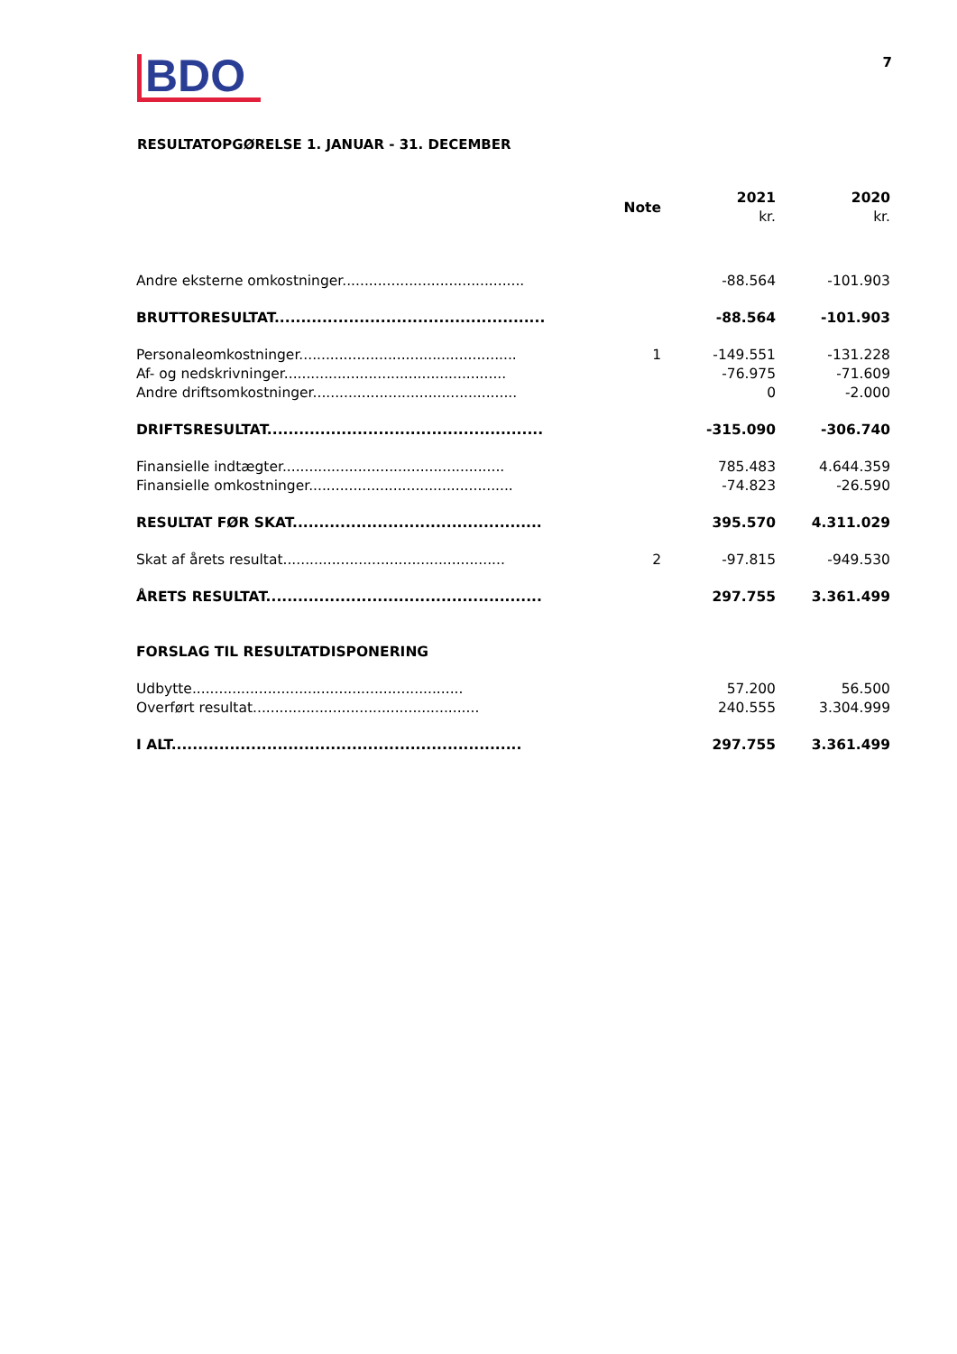BDO
7
RESULTATOPGØRELSE 1. JANUAR - 31. DECEMBER
| | Note | 2021 kr. | 2020 kr. |
| --- | --- | --- | --- |
| Andre eksterne omkostninger......................................... | | -88.564 | -101.903 |
| BRUTTORESULTAT................................................... | | -88.564 | -101.903 |
| Personaleomkostninger................................................. | 1 | -149.551 | -131.228 |
| Af- og nedskrivninger.................................................. | | -76.975 | -71.609 |
| Andre driftsomkostninger.............................................. | | 0 | -2.000 |
| DRIFTSRESULTAT.................................................... | | -315.090 | -306.740 |
| Finansielle indtægter.................................................. | | 785.483 | 4.644.359 |
| Finansielle omkostninger.............................................. | | -74.823 | -26.590 |
| RESULTAT FØR SKAT............................................... | | 395.570 | 4.311.029 |
| Skat af årets resultat.................................................. | 2 | -97.815 | -949.530 |
| ÅRETS RESULTAT.................................................... | | 297.755 | 3.361.499 |
| FORSLAG TIL RESULTATDISPONERING | | | |
| Udbytte............................................................. | | 57.200 | 56.500 |
| Overført resultat................................................... | | 240.555 | 3.304.999 |
| I ALT.................................................................. | | 297.755 | 3.361.499 |